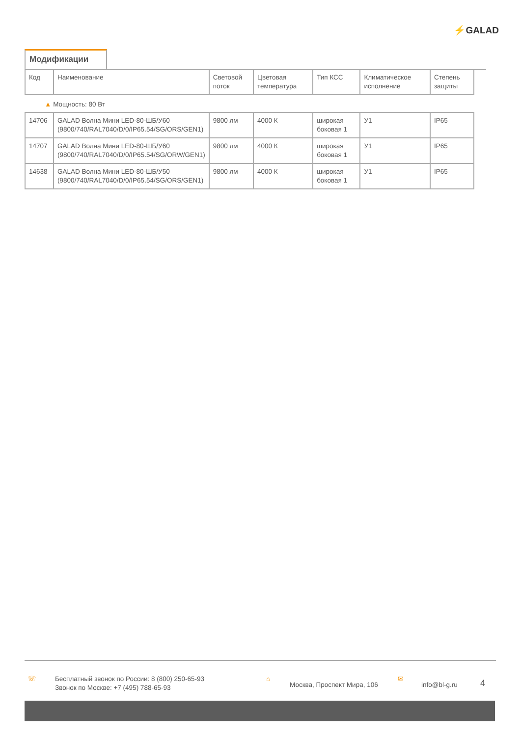⚡GALAD
Модификации
| Код | Наименование | Световой поток | Цветовая температура | Тип КСС | Климатическое исполнение | Степень защиты |
| --- | --- | --- | --- | --- | --- | --- |
| ▲ Мощность: 80 Вт | | | | | | |
| 14706 | GALAD Волна Мини LED-80-ШБ/У60 (9800/740/RAL7040/D/0/IP65.54/SG/ORS/GEN1) | 9800 лм | 4000 К | широкая боковая 1 | У1 | IP65 |
| 14707 | GALAD Волна Мини LED-80-ШБ/У60 (9800/740/RAL7040/D/0/IP65.54/SG/ORW/GEN1) | 9800 лм | 4000 К | широкая боковая 1 | У1 | IP65 |
| 14638 | GALAD Волна Мини LED-80-ШБ/У50 (9800/740/RAL7040/D/0/IP65.54/SG/ORS/GEN1) | 9800 лм | 4000 К | широкая боковая 1 | У1 | IP65 |
☏ Бесплатный звонок по России: 8 (800) 250-65-93
Звонок по Москве: +7 (495) 788-65-93
⌂
Москва, Проспект Мира, 106
✉
info@bl-g.ru
4